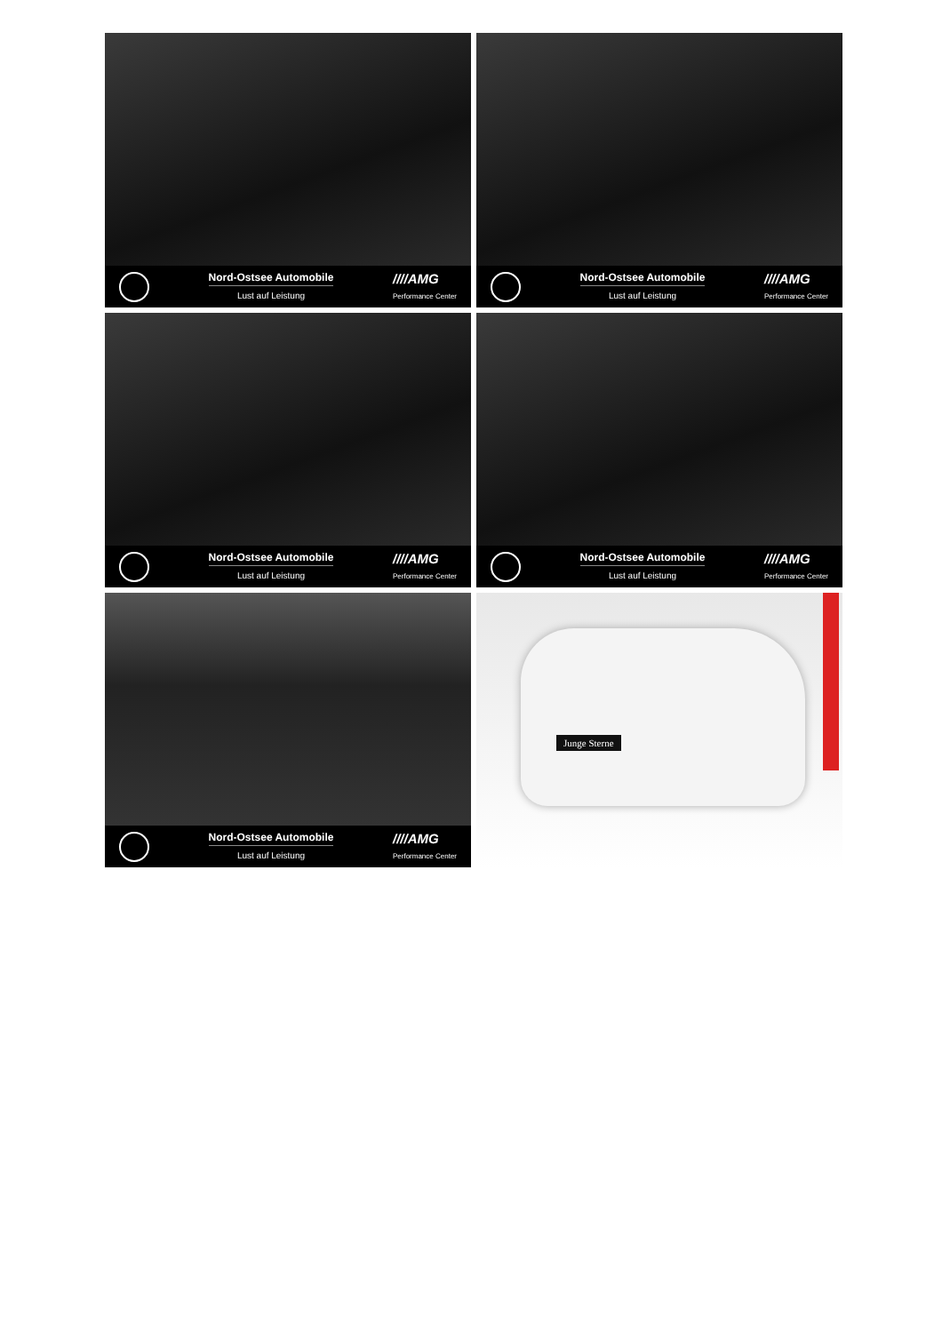Nord-Ostsee Automobile
Lust auf Leistung
////AMG
Performance Center
Nord-Ostsee Automobile
Lust auf Leistung
////AMG
Performance Center
Nord-Ostsee Automobile
Lust auf Leistung
////AMG
Performance Center
Nord-Ostsee Automobile
Lust auf Leistung
////AMG
Performance Center
Nord-Ostsee Automobile
Lust auf Leistung
////AMG
Performance Center
Junge Sterne